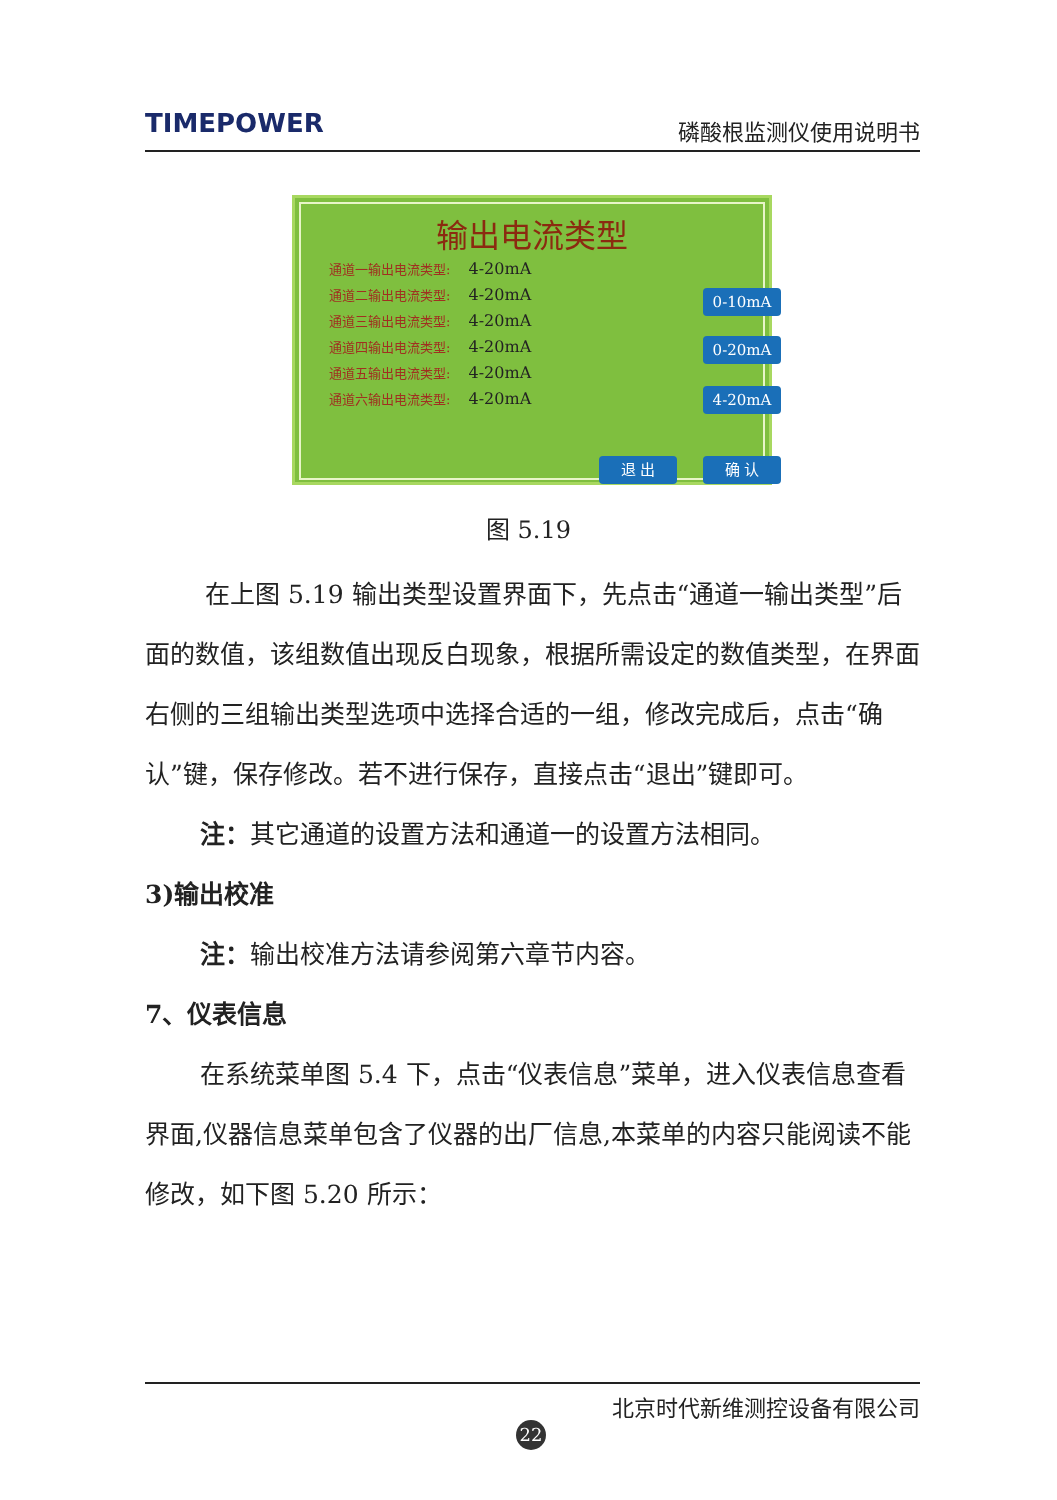TIMEPOWER 磷酸根监测仪使用说明书
输出电流类型
通道一输出电流类型: 4-20mA
通道二输出电流类型: 4-20mA
通道三输出电流类型: 4-20mA
通道四输出电流类型: 4-20mA
通道五输出电流类型: 4-20mA
通道六输出电流类型: 4-20mA
0-10mA
0-20mA
4-20mA
退 出 确 认
图 5.19
在上图 5.19 输出类型设置界面下，先点击“通道一输出类型”后面的数值，该组数值出现反白现象，根据所需设定的数值类型，在界面右侧的三组输出类型选项中选择合适的一组，修改完成后，点击“确认”键，保存修改。若不进行保存，直接点击“退出”键即可。
注：其它通道的设置方法和通道一的设置方法相同。
3)输出校准
注：输出校准方法请参阅第六章节内容。
7、仪表信息
在系统菜单图 5.4 下，点击“仪表信息”菜单，进入仪表信息查看界面,仪器信息菜单包含了仪器的出厂信息,本菜单的内容只能阅读不能修改，如下图 5.20 所示：
北京时代新维测控设备有限公司
22